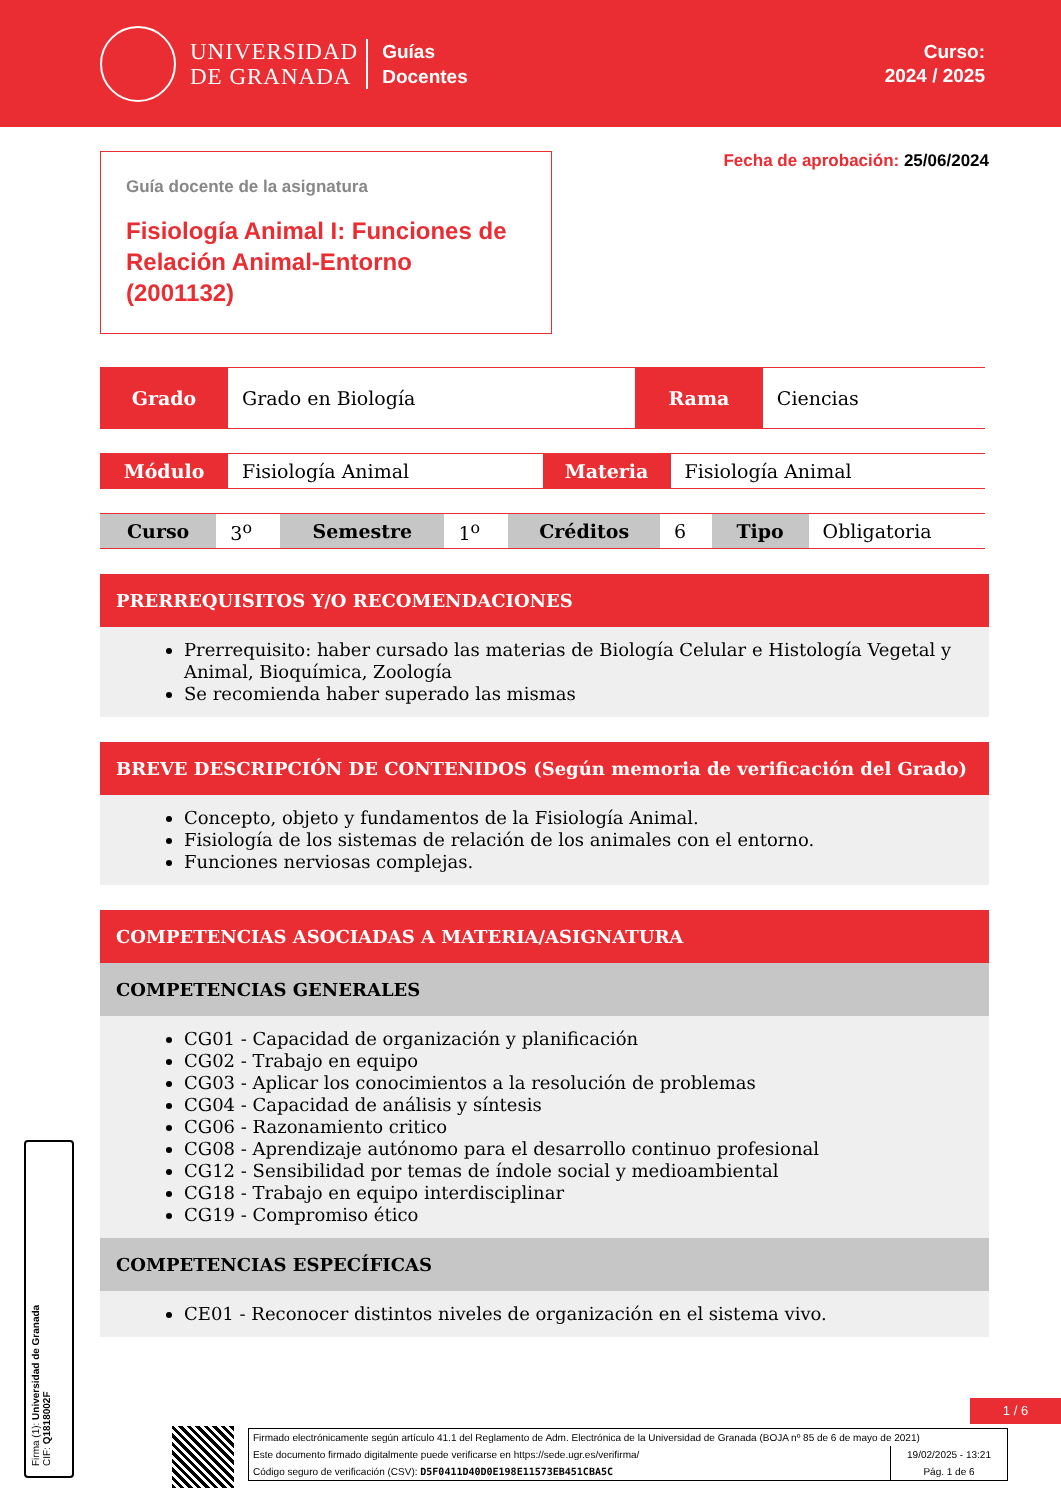UNIVERSIDAD
DE GRANADA
Guías
Docentes
Curso:
2024 / 2025
Guía docente de la asignatura
Fisiología Animal I: Funciones de Relación Animal-Entorno (2001132)
Fecha de aprobación: 25/06/2024
| Grado | Grado en Biología | Rama | Ciencias |
| Módulo | Fisiología Animal | Materia | Fisiología Animal |
| Curso | 3<sup>o</sup> | Semestre | 1<sup>o</sup> | Créditos | 6 | Tipo | Obligatoria |
PRERREQUISITOS Y/O RECOMENDACIONES
Prerrequisito: haber cursado las materias de Biología Celular e Histología Vegetal y Animal, Bioquímica, Zoología
Se recomienda haber superado las mismas
BREVE DESCRIPCIÓN DE CONTENIDOS (Según memoria de verificación del Grado)
Concepto, objeto y fundamentos de la Fisiología Animal.
Fisiología de los sistemas de relación de los animales con el entorno.
Funciones nerviosas complejas.
COMPETENCIAS ASOCIADAS A MATERIA/ASIGNATURA
COMPETENCIAS GENERALES
CG01 - Capacidad de organización y planificación
CG02 - Trabajo en equipo
CG03 - Aplicar los conocimientos a la resolución de problemas
CG04 - Capacidad de análisis y síntesis
CG06 - Razonamiento critico
CG08 - Aprendizaje autónomo para el desarrollo continuo profesional
CG12 - Sensibilidad por temas de índole social y medioambiental
CG18 - Trabajo en equipo interdisciplinar
CG19 - Compromiso ético
COMPETENCIAS ESPECÍFICAS
CE01 - Reconocer distintos niveles de organización en el sistema vivo.
Firma (1): Universidad de Granada
CIF: Q1818002F
1 / 6
Firmado electrónicamente según artículo 41.1 del Reglamento de Adm. Electrónica de la Universidad de Granada (BOJA nº 85 de 6 de mayo de 2021)
Este documento firmado digitalmente puede verificarse en https://sede.ugr.es/verifirma/
Código seguro de verificación (CSV): D5F0411D40D0E198E11573EB451CBA5C
19/02/2025 - 13:21
Pág. 1 de 6